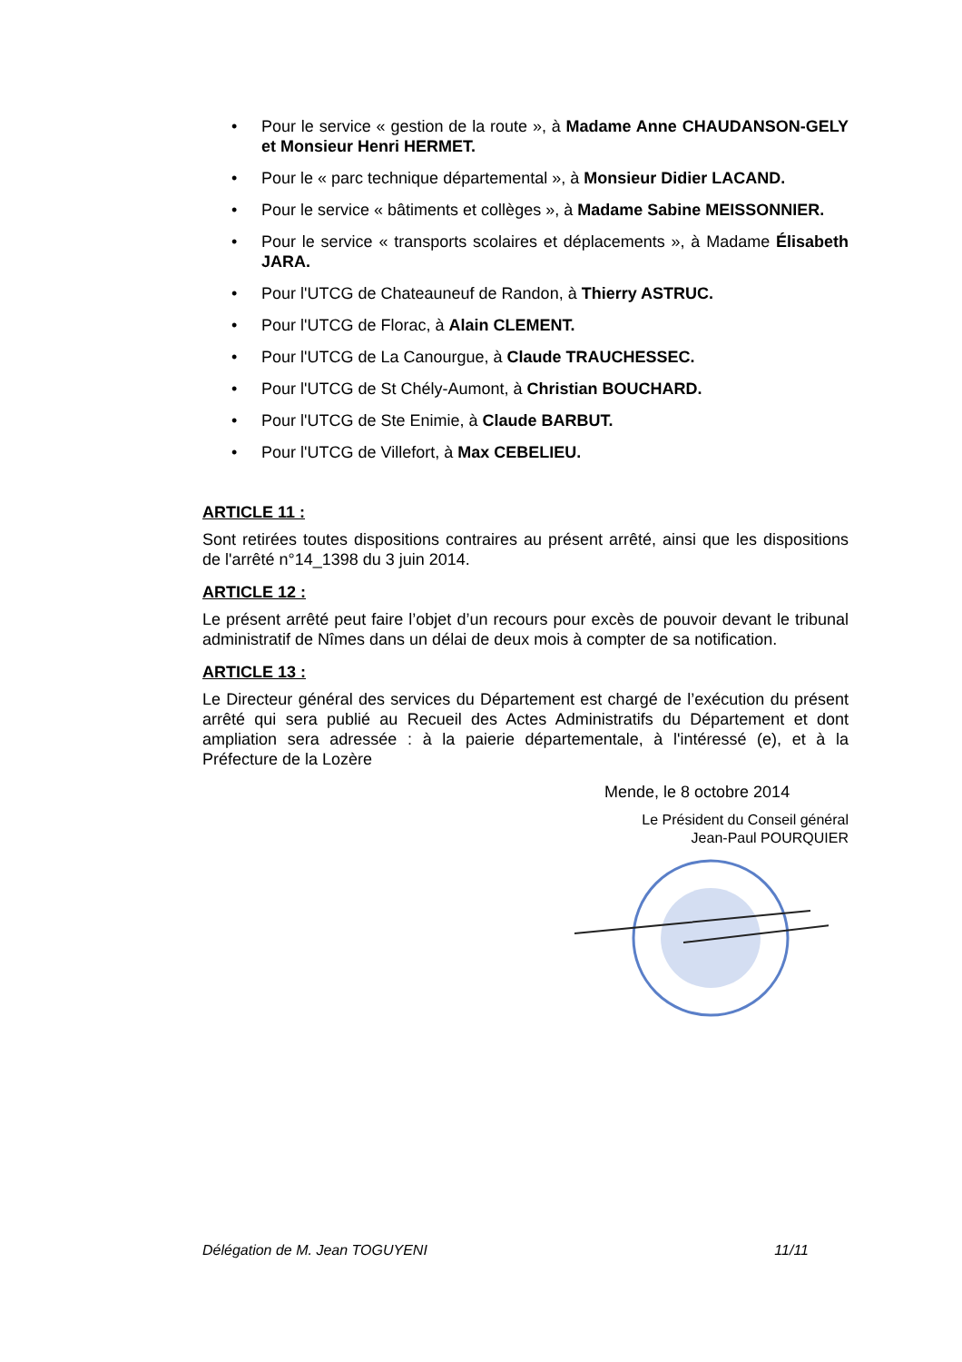• Pour le service « gestion de la route », à Madame Anne CHAUDANSON-GELY et Monsieur Henri HERMET.
• Pour le « parc technique départemental », à Monsieur Didier LACAND.
• Pour le service « bâtiments et collèges », à Madame Sabine MEISSONNIER.
• Pour le service « transports scolaires et déplacements », à Madame Élisabeth JARA.
• Pour l'UTCG de Chateauneuf de Randon, à Thierry ASTRUC.
• Pour l'UTCG de Florac, à Alain CLEMENT.
• Pour l'UTCG de La Canourgue, à Claude TRAUCHESSEC.
• Pour l'UTCG de St Chély-Aumont, à Christian BOUCHARD.
• Pour l'UTCG de Ste Enimie, à Claude BARBUT.
• Pour l'UTCG de Villefort, à Max CEBELIEU.
ARTICLE 11 :
Sont retirées toutes dispositions contraires au présent arrêté, ainsi que les dispositions de l'arrêté n°14_1398 du 3 juin 2014.
ARTICLE 12 :
Le présent arrêté peut faire l’objet d’un recours pour excès de pouvoir devant le tribunal administratif de Nîmes dans un délai de deux mois à compter de sa notification.
ARTICLE 13 :
Le Directeur général des services du Département est chargé de l’exécution du présent arrêté qui sera publié au Recueil des Actes Administratifs du Département et dont ampliation sera adressée : à la paierie départementale, à l'intéressé (e), et à la Préfecture de la Lozère
Mende, le 8 octobre 2014
Le Président du Conseil général
Jean-Paul POURQUIER
Délégation de M. Jean TOGUYENI 11/11